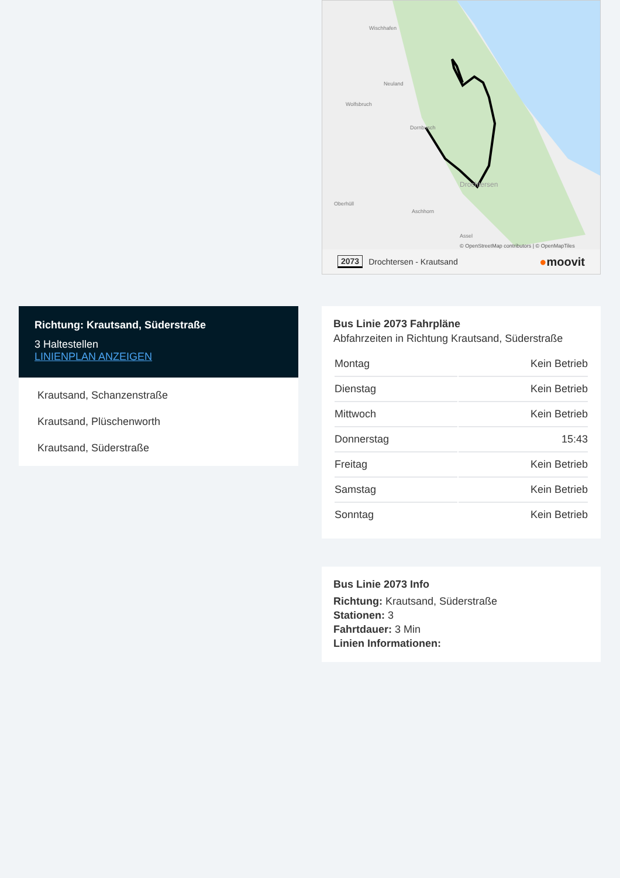Richtung: Krautsand, Süderstraße
3 Haltestellen
LINIENPLAN ANZEIGEN
Krautsand, Schanzenstraße
Krautsand, Plüschenworth
Krautsand, Süderstraße
Wischhafen
Neuland
Wolfsbruch
Dornbusch
Drochtersen
Oberhüll
Aschhorn
Assel
© OpenStreetMap contributors | © OpenMapTiles
2073 Drochtersen - Krautsand ●moovit
Bus Linie 2073 Fahrpläne
Abfahrzeiten in Richtung Krautsand, Süderstraße
| Montag | Kein Betrieb |
| Dienstag | Kein Betrieb |
| Mittwoch | Kein Betrieb |
| Donnerstag | 15:43 |
| Freitag | Kein Betrieb |
| Samstag | Kein Betrieb |
| Sonntag | Kein Betrieb |
Bus Linie 2073 Info
Richtung: Krautsand, Süderstraße
Stationen: 3
Fahrtdauer: 3 Min
Linien Informationen: